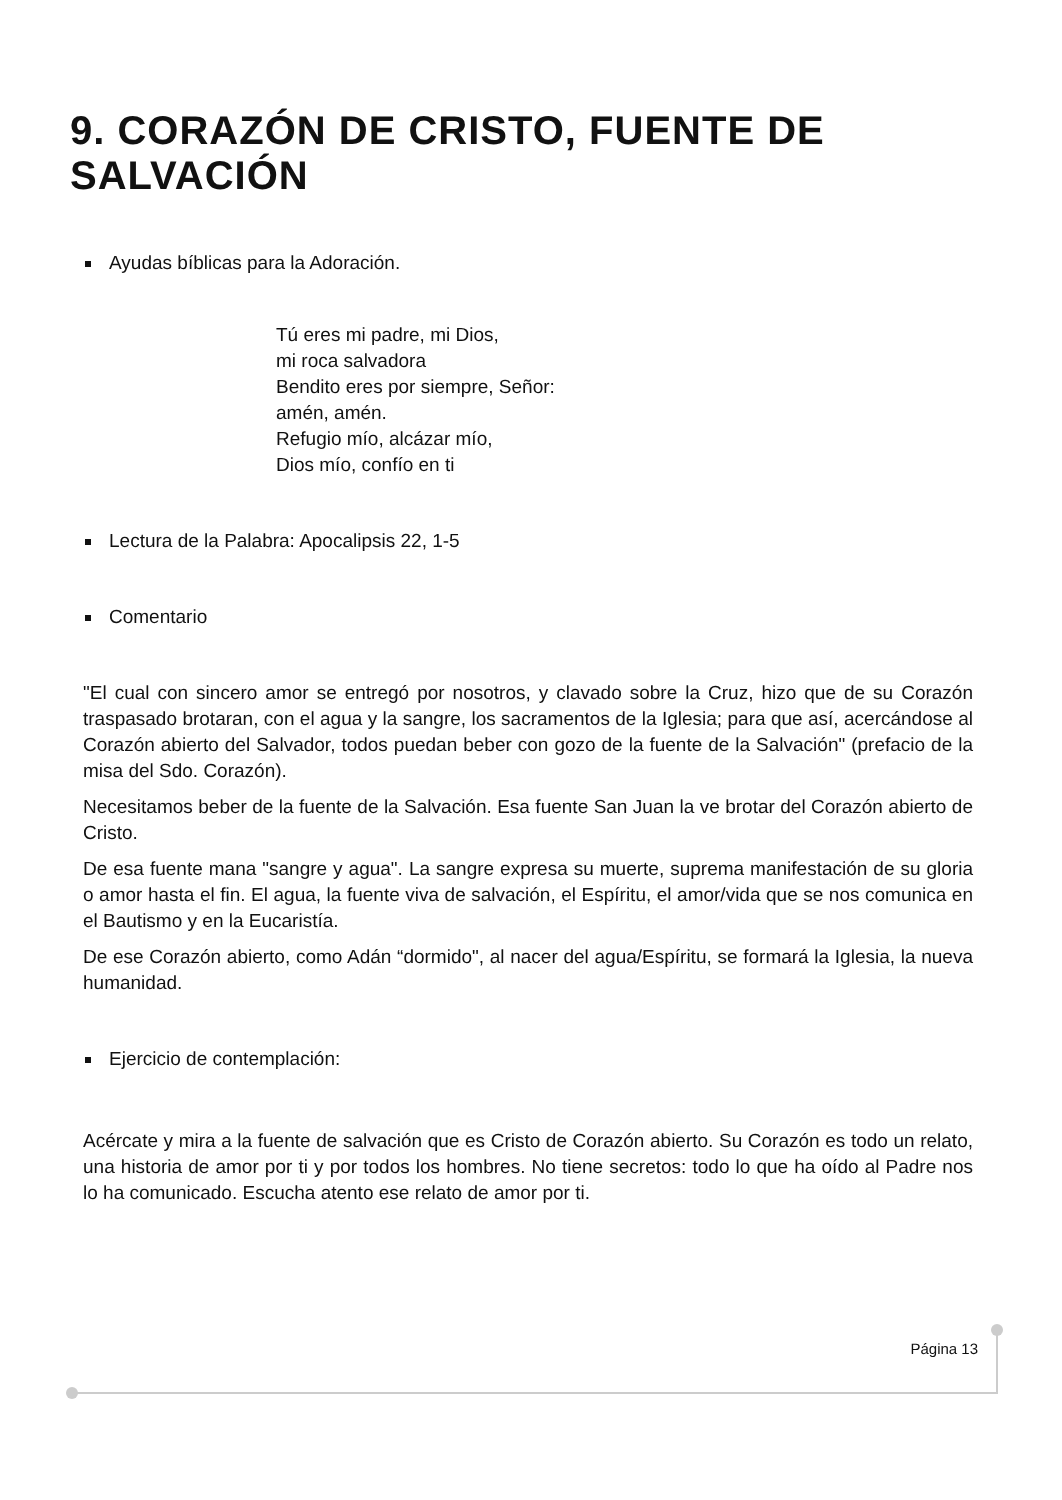9. CORAZÓN DE CRISTO, FUENTE DE SALVACIÓN
Ayudas bíblicas para la Adoración.
Tú eres mi padre, mi Dios,
mi roca salvadora
Bendito eres por siempre, Señor:
amén, amén.
Refugio mío, alcázar mío,
Dios mío, confío en ti
Lectura de la Palabra: Apocalipsis 22, 1-5
Comentario
"El cual con sincero amor se entregó por nosotros, y clavado sobre la Cruz, hizo que de su Corazón traspasado brotaran, con el agua y la sangre, los sacramentos de la Iglesia; para que así, acercándose al Corazón abierto del Salvador, todos puedan beber con gozo de la fuente de la Salvación" (prefacio de la misa del Sdo. Corazón).
Necesitamos beber de la fuente de la Salvación. Esa fuente San Juan la ve brotar del Corazón abierto de Cristo.
De esa fuente mana "sangre y agua". La sangre expresa su muerte, suprema manifestación de su gloria o amor hasta el fin. El agua, la fuente viva de salvación, el Espíritu, el amor/vida que se nos comunica en el Bautismo y en la Eucaristía.
De ese Corazón abierto, como Adán “dormido", al nacer del agua/Espíritu, se formará la Iglesia, la nueva humanidad.
Ejercicio de contemplación:
Acércate y mira a la fuente de salvación que es Cristo de Corazón abierto. Su Corazón es todo un relato, una historia de amor por ti y por todos los hombres. No tiene secretos: todo lo que ha oído al Padre nos lo ha comunicado. Escucha atento ese relato de amor por ti.
Página 13